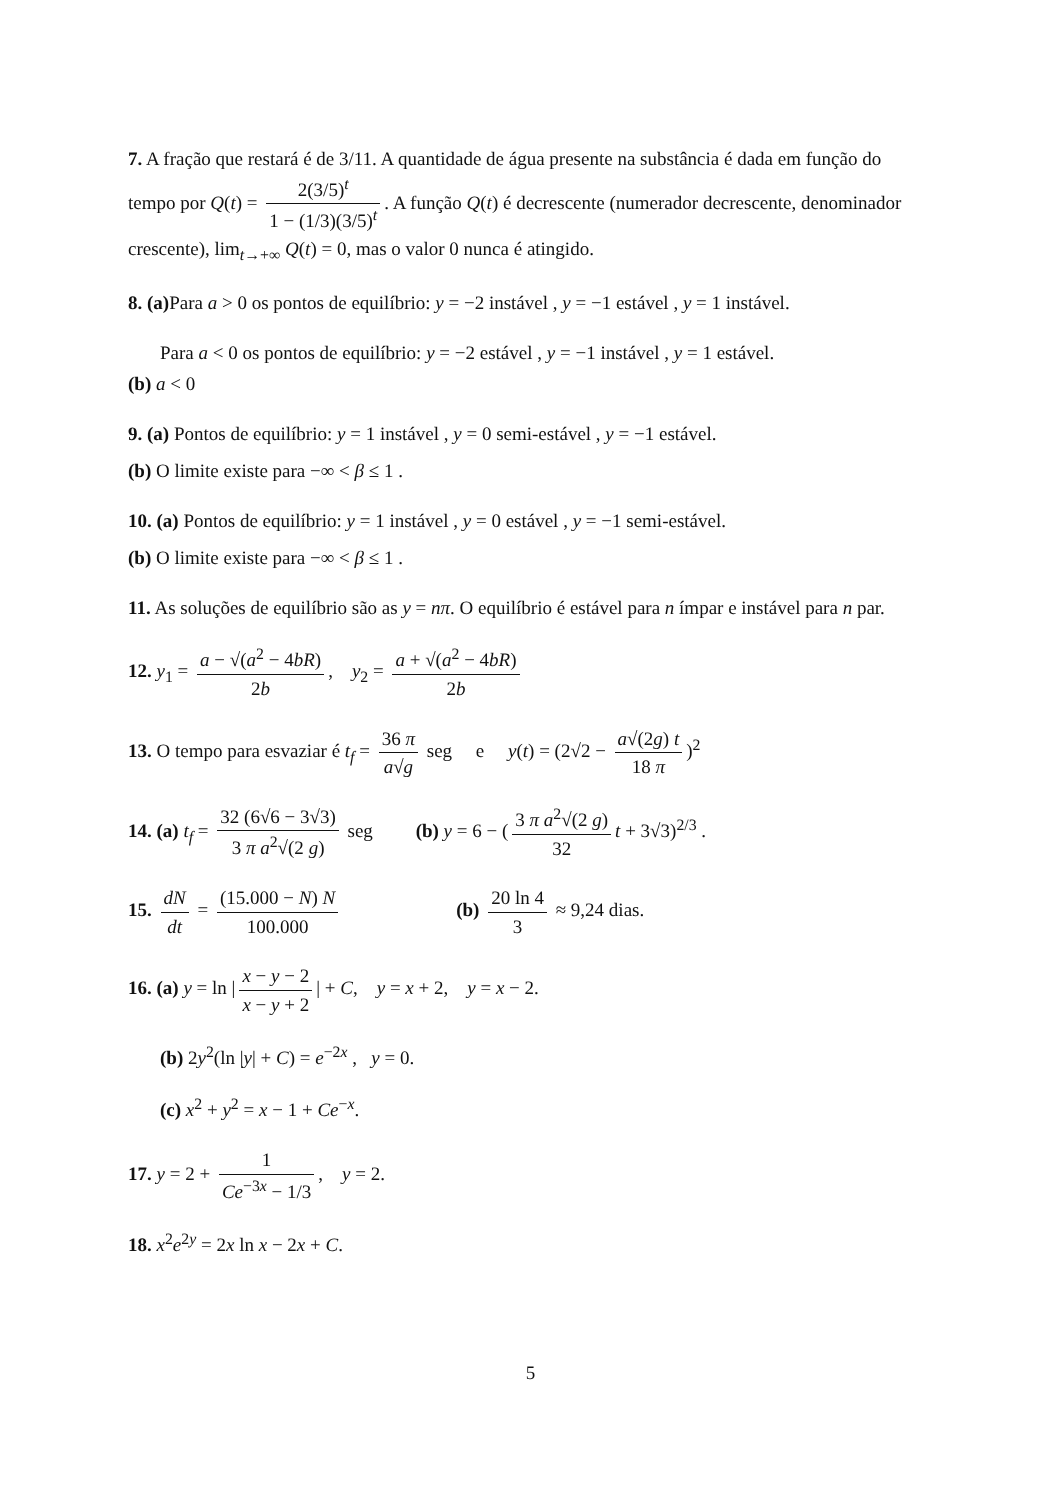7. A fração que restará é de 3/11. A quantidade de água presente na substância é dada em função do tempo por Q(t) = 2(3/5)<sup>t</sup> 1 − (1/3)(3/5)<sup>t</sup>. A função Q(t) é decrescente (numerador decrescente, denominador crescente), lim<sub>t→+∞</sub> Q(t) = 0, mas o valor 0 nunca é atingido.
8. (a) Para a > 0 os pontos de equilíbrio: y = −2 instável , y = −1 estável , y = 1 instável.
Para a < 0 os pontos de equilíbrio: y = −2 estável , y = −1 instável , y = 1 estável.
(b) a < 0
9. (a) Pontos de equilíbrio: y = 1 instável , y = 0 semi-estável , y = −1 estável.
(b) O limite existe para −∞ < β ≤ 1 .
10. (a) Pontos de equilíbrio: y = 1 instável , y = 0 estável , y = −1 semi-estável.
(b) O limite existe para −∞ < β ≤ 1 .
11. As soluções de equilíbrio são as y = nπ. O equilíbrio é estável para n ímpar e instável para n par.
12. y<sub>1</sub> = a − √(a<sup>2</sup> − 4bR) 2b, y<sub>2</sub> = a + √(a<sup>2</sup> − 4bR) 2b
13. O tempo para esvaziar é t<sub>f</sub> = 36 π a√g seg e y(t) = (2√2 − a√(2g) t 18 π)<sup>2</sup>
14. (a) t<sub>f</sub> = 32 (6√6 − 3√3) 3 π a<sup>2</sup>√(2 g) seg (b) y = 6 − (3 π a<sup>2</sup>√(2 g) 32 t + 3√3)<sup>2/3</sup> .
15. dN dt = (15.000 − N) N 100.000 (b) 20 ln 4 3 ≈ 9,24 dias.
16. (a) y = ln | x − y − 2 x − y + 2 | + C, y = x + 2, y = x − 2.
(b) 2y<sup>2</sup>(ln |y| + C) = e<sup>−2x</sup> , y = 0.
(c) x<sup>2</sup> + y<sup>2</sup> = x − 1 + Ce<sup>−x</sup>.
17. y = 2 + 1 Ce<sup>−3x</sup> − 1/3, y = 2.
18. x<sup>2</sup>e<sup>2y</sup> = 2x ln x − 2x + C.
5